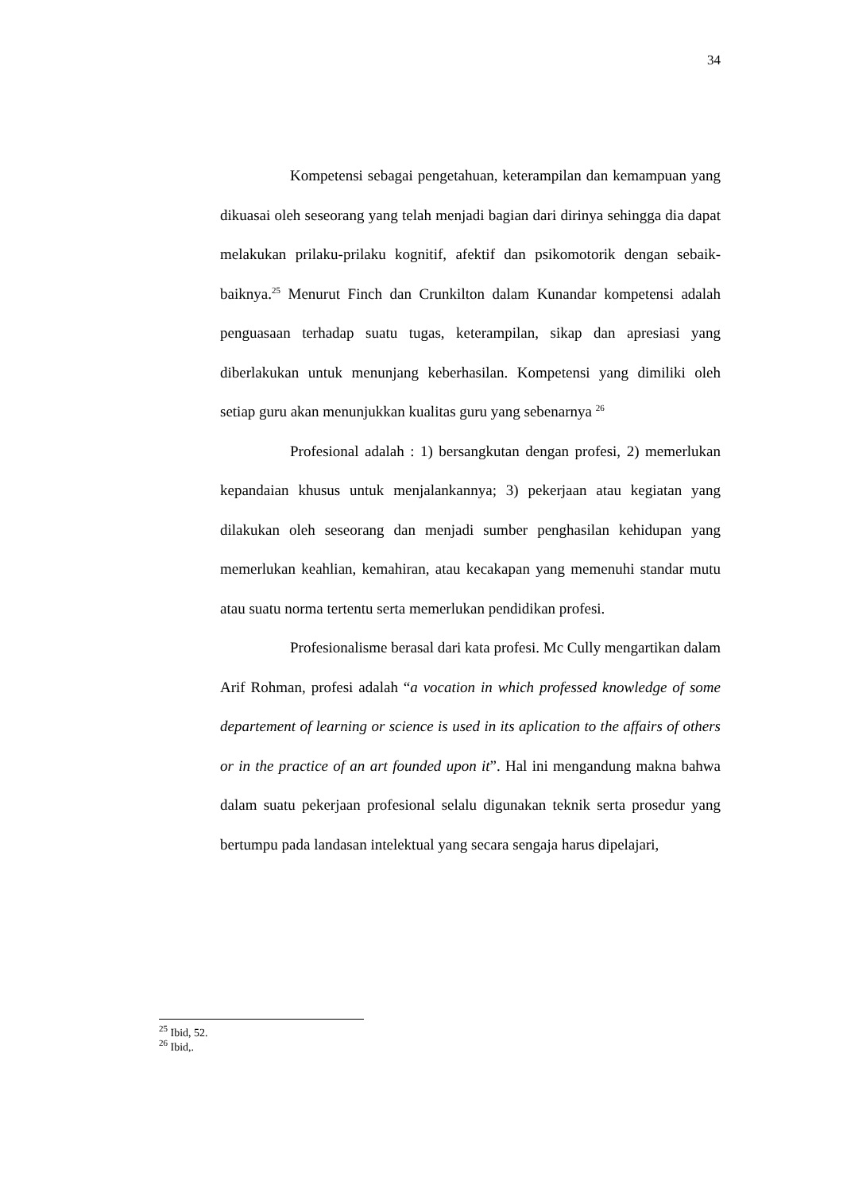34
Kompetensi sebagai pengetahuan, keterampilan dan kemampuan yang dikuasai oleh seseorang yang telah menjadi bagian dari dirinya sehingga dia dapat melakukan prilaku-prilaku kognitif, afektif dan psikomotorik dengan sebaik-baiknya.<sup>25</sup> Menurut Finch dan Crunkilton dalam Kunandar kompetensi adalah penguasaan terhadap suatu tugas, keterampilan, sikap dan apresiasi yang diberlakukan untuk menunjang keberhasilan. Kompetensi yang dimiliki oleh setiap guru akan menunjukkan kualitas guru yang sebenarnya <sup>26</sup>
Profesional adalah : 1) bersangkutan dengan profesi, 2) memerlukan kepandaian khusus untuk menjalankannya; 3) pekerjaan atau kegiatan yang dilakukan oleh seseorang dan menjadi sumber penghasilan kehidupan yang memerlukan keahlian, kemahiran, atau kecakapan yang memenuhi standar mutu atau suatu norma tertentu serta memerlukan pendidikan profesi.
Profesionalisme berasal dari kata profesi. Mc Cully mengartikan dalam Arif Rohman, profesi adalah “a vocation in which professed knowledge of some departement of learning or science is used in its aplication to the affairs of others or in the practice of an art founded upon it”. Hal ini mengandung makna bahwa dalam suatu pekerjaan profesional selalu digunakan teknik serta prosedur yang bertumpu pada landasan intelektual yang secara sengaja harus dipelajari,
<sup>25</sup> Ibid, 52.
<sup>26</sup> Ibid,.